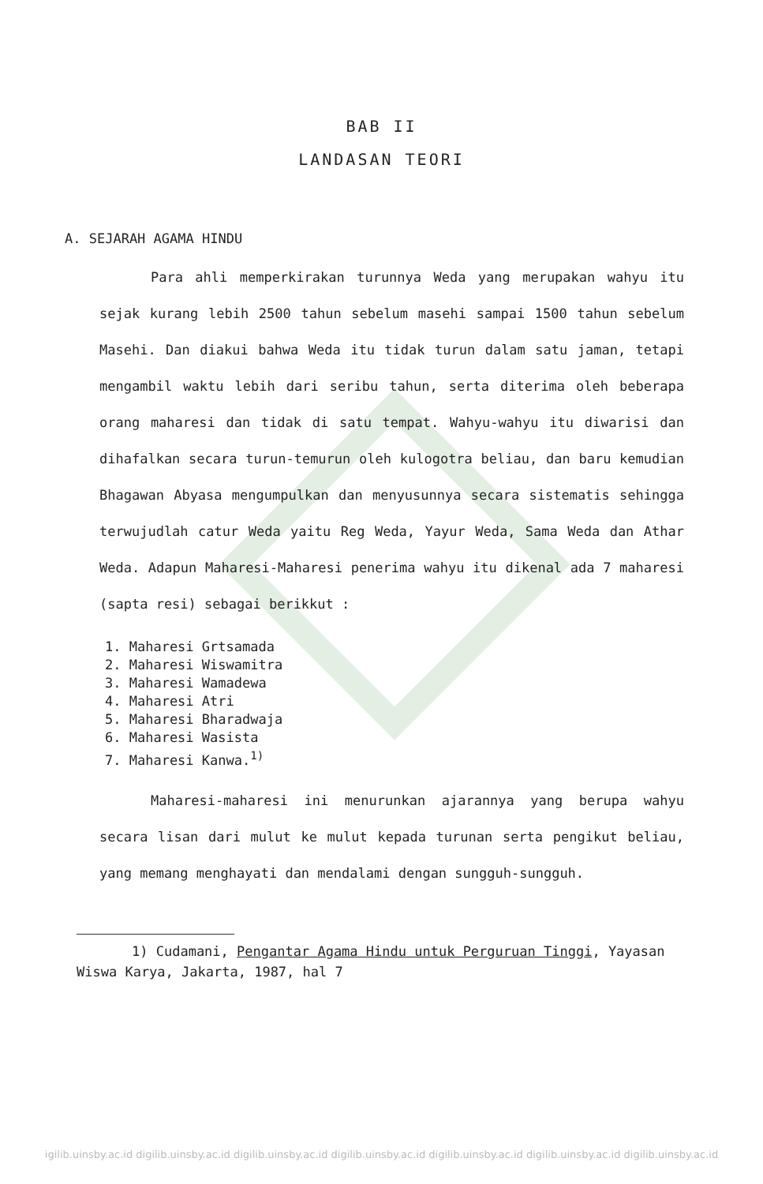BAB II
LANDASAN TEORI
A. SEJARAH AGAMA HINDU
Para ahli memperkirakan turunnya Weda yang merupakan wahyu itu sejak kurang lebih 2500 tahun sebelum masehi sampai 1500 tahun sebelum Masehi. Dan diakui bahwa Weda itu tidak turun dalam satu jaman, tetapi mengambil waktu lebih dari seribu tahun, serta diterima oleh beberapa orang maharesi dan tidak di satu tempat. Wahyu-wahyu itu diwarisi dan dihafalkan secara turun-temurun oleh kulogotra beliau, dan baru kemudian Bhagawan Abyasa mengumpulkan dan menyusunnya secara sistematis sehingga terwujudlah catur Weda yaitu Reg Weda, Yayur Weda, Sama Weda dan Athar Weda. Adapun Maharesi-Maharesi penerima wahyu itu dikenal ada 7 maharesi (sapta resi) sebagai berikkut :
1. Maharesi Grtsamada
2. Maharesi Wiswamitra
3. Maharesi Wamadewa
4. Maharesi Atri
5. Maharesi Bharadwaja
6. Maharesi Wasista
7. Maharesi Kanwa.<sup>1)</sup>
Maharesi-maharesi ini menurunkan ajarannya yang berupa wahyu secara lisan dari mulut ke mulut kepada turunan serta pengikut beliau, yang memang menghayati dan mendalami dengan sungguh-sungguh.
1) Cudamani, Pengantar Agama Hindu untuk Perguruan Tinggi, Yayasan Wiswa Karya, Jakarta, 1987, hal 7
igilib.uinsby.ac.id digilib.uinsby.ac.id digilib.uinsby.ac.id digilib.uinsby.ac.id digilib.uinsby.ac.id digilib.uinsby.ac.id digilib.uinsby.ac.id